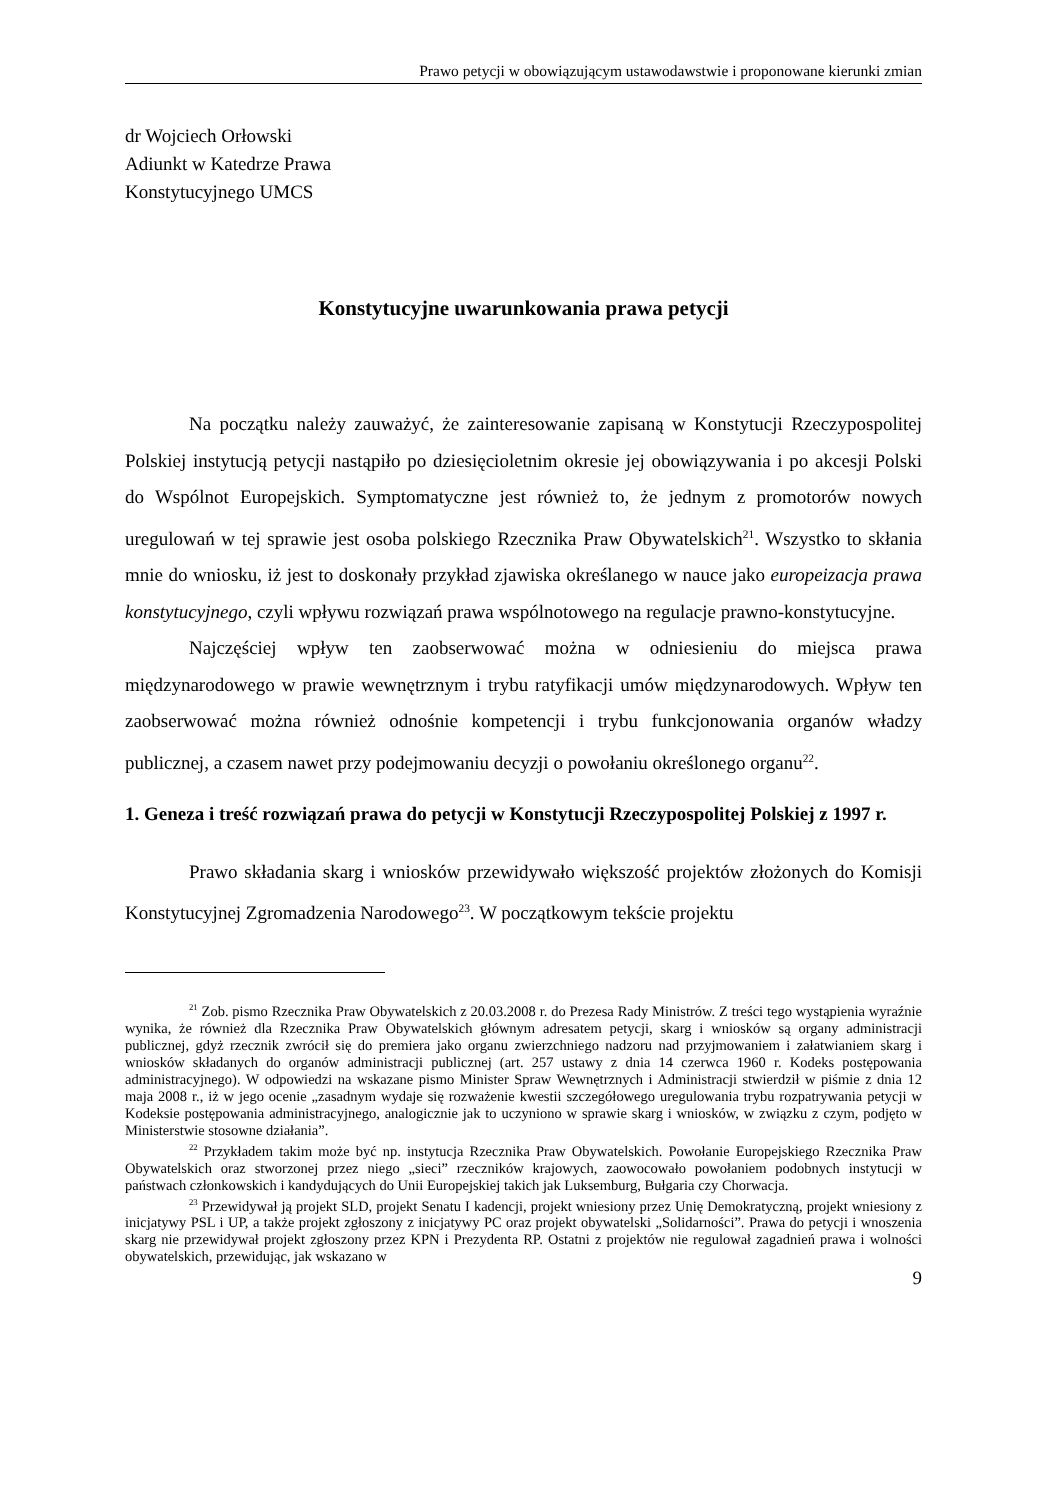Prawo petycji w obowiązującym ustawodawstwie i proponowane kierunki zmian
dr Wojciech Orłowski
Adiunkt w Katedrze Prawa
Konstytucyjnego UMCS
Konstytucyjne uwarunkowania prawa petycji
Na początku należy zauważyć, że zainteresowanie zapisaną w Konstytucji Rzeczypospolitej Polskiej instytucją petycji nastąpiło po dziesięcioletnim okresie jej obowiązywania i po akcesji Polski do Wspólnot Europejskich. Symptomatyczne jest również to, że jednym z promotorów nowych uregulowań w tej sprawie jest osoba polskiego Rzecznika Praw Obywatelskich<sup>21</sup>. Wszystko to skłania mnie do wniosku, iż jest to doskonały przykład zjawiska określanego w nauce jako europeizacja prawa konstytucyjnego, czyli wpływu rozwiązań prawa wspólnotowego na regulacje prawno-konstytucyjne.
Najczęściej wpływ ten zaobserwować można w odniesieniu do miejsca prawa międzynarodowego w prawie wewnętrznym i trybu ratyfikacji umów międzynarodowych. Wpływ ten zaobserwować można również odnośnie kompetencji i trybu funkcjonowania organów władzy publicznej, a czasem nawet przy podejmowaniu decyzji o powołaniu określonego organu<sup>22</sup>.
1. Geneza i treść rozwiązań prawa do petycji w Konstytucji Rzeczypospolitej Polskiej z 1997 r.
Prawo składania skarg i wniosków przewidywało większość projektów złożonych do Komisji Konstytucyjnej Zgromadzenia Narodowego<sup>23</sup>. W początkowym tekście projektu
<sup>21</sup> Zob. pismo Rzecznika Praw Obywatelskich z 20.03.2008 r. do Prezesa Rady Ministrów. Z treści tego wystąpienia wyraźnie wynika, że również dla Rzecznika Praw Obywatelskich głównym adresatem petycji, skarg i wniosków są organy administracji publicznej, gdyż rzecznik zwrócił się do premiera jako organu zwierzchniego nadzoru nad przyjmowaniem i załatwianiem skarg i wniosków składanych do organów administracji publicznej (art. 257 ustawy z dnia 14 czerwca 1960 r. Kodeks postępowania administracyjnego). W odpowiedzi na wskazane pismo Minister Spraw Wewnętrznych i Administracji stwierdził w piśmie z dnia 12 maja 2008 r., iż w jego ocenie „zasadnym wydaje się rozważenie kwestii szczegółowego uregulowania trybu rozpatrywania petycji w Kodeksie postępowania administracyjnego, analogicznie jak to uczyniono w sprawie skarg i wniosków, w związku z czym, podjęto w Ministerstwie stosowne działania”.
<sup>22</sup> Przykładem takim może być np. instytucja Rzecznika Praw Obywatelskich. Powołanie Europejskiego Rzecznika Praw Obywatelskich oraz stworzonej przez niego „sieci” rzeczników krajowych, zaowocowało powołaniem podobnych instytucji w państwach członkowskich i kandydujących do Unii Europejskiej takich jak Luksemburg, Bułgaria czy Chorwacja.
<sup>23</sup> Przewidywał ją projekt SLD, projekt Senatu I kadencji, projekt wniesiony przez Unię Demokratyczną, projekt wniesiony z inicjatywy PSL i UP, a także projekt zgłoszony z inicjatywy PC oraz projekt obywatelski „Solidarności”. Prawa do petycji i wnoszenia skarg nie przewidywał projekt zgłoszony przez KPN i Prezydenta RP. Ostatni z projektów nie regulował zagadnień prawa i wolności obywatelskich, przewidując, jak wskazano w
9